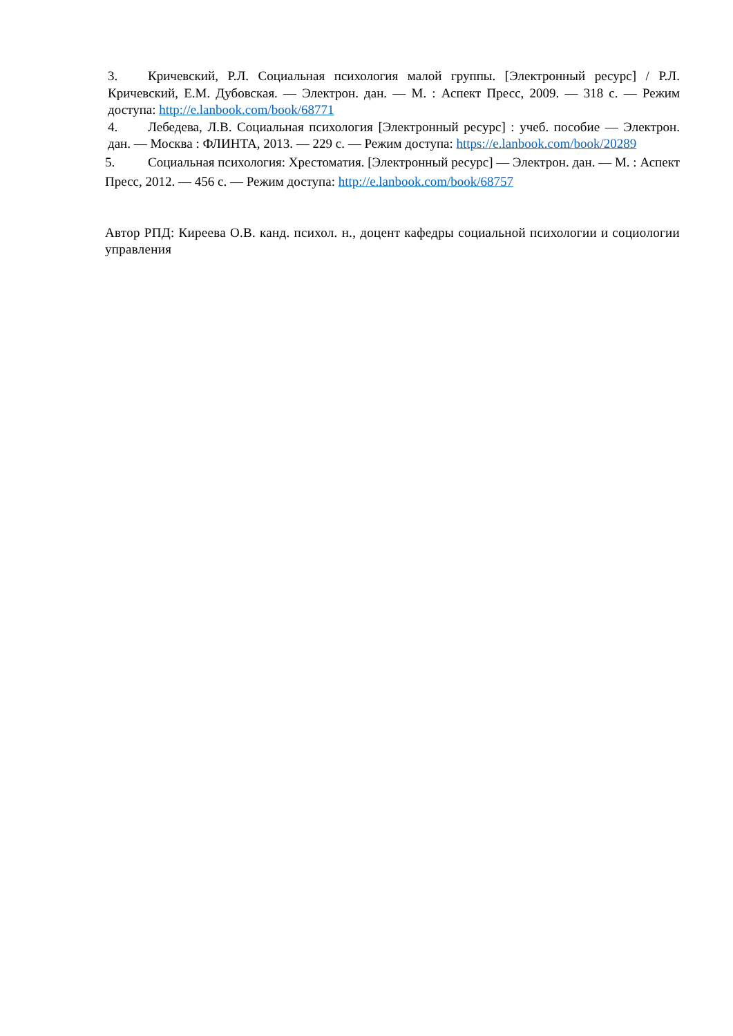3. Кричевский, Р.Л. Социальная психология малой группы. [Электронный ресурс] / Р.Л. Кричевский, Е.М. Дубовская. — Электрон. дан. — М. : Аспект Пресс, 2009. — 318 с. — Режим доступа: http://e.lanbook.com/book/68771
4. Лебедева, Л.В. Социальная психология [Электронный ресурс] : учеб. пособие — Электрон. дан. — Москва : ФЛИНТА, 2013. — 229 с. — Режим доступа: https://e.lanbook.com/book/20289
5. Социальная психология: Хрестоматия. [Электронный ресурс] — Электрон. дан. — М. : Аспект Пресс, 2012. — 456 с. — Режим доступа: http://e.lanbook.com/book/68757
Автор РПД: Киреева О.В. канд. психол. н., доцент кафедры социальной психологии и социологии управления